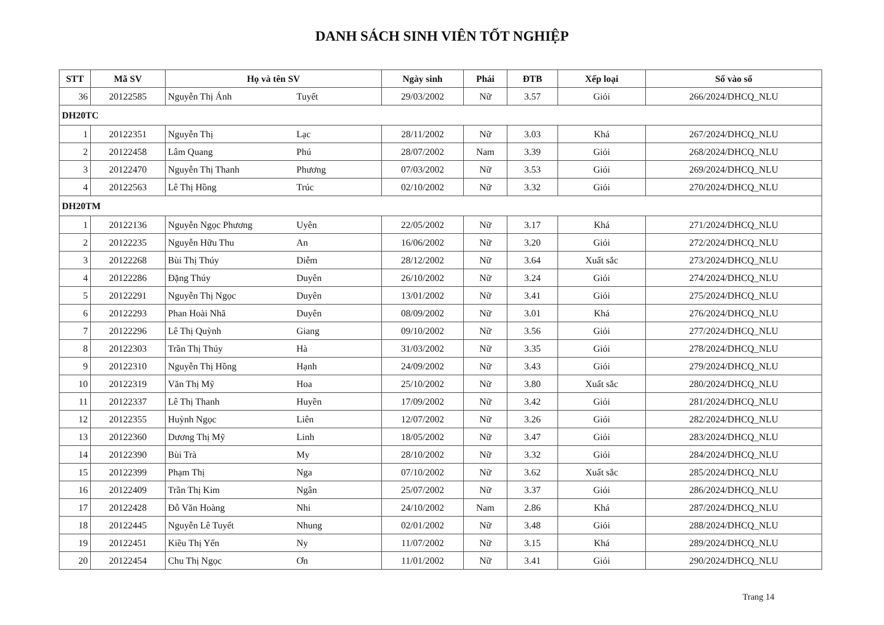DANH SÁCH SINH VIÊN TỐT NGHIỆP
| STT | Mã SV | Họ và tên SV | | Ngày sinh | Phái | ĐTB | Xếp loại | Số vào sổ |
| --- | --- | --- | --- | --- | --- | --- | --- | --- |
| 36 | 20122585 | Nguyễn Thị Ánh | Tuyết | 29/03/2002 | Nữ | 3.57 | Giỏi | 266/2024/DHCQ_NLU |
| DH20TC | | | | | | | | |
| 1 | 20122351 | Nguyễn Thị | Lạc | 28/11/2002 | Nữ | 3.03 | Khá | 267/2024/DHCQ_NLU |
| 2 | 20122458 | Lâm Quang | Phú | 28/07/2002 | Nam | 3.39 | Giỏi | 268/2024/DHCQ_NLU |
| 3 | 20122470 | Nguyễn Thị Thanh | Phương | 07/03/2002 | Nữ | 3.53 | Giỏi | 269/2024/DHCQ_NLU |
| 4 | 20122563 | Lê Thị Hồng | Trúc | 02/10/2002 | Nữ | 3.32 | Giỏi | 270/2024/DHCQ_NLU |
| DH20TM | | | | | | | | |
| 1 | 20122136 | Nguyễn Ngọc Phương | Uyên | 22/05/2002 | Nữ | 3.17 | Khá | 271/2024/DHCQ_NLU |
| 2 | 20122235 | Nguyễn Hữu Thu | An | 16/06/2002 | Nữ | 3.20 | Giỏi | 272/2024/DHCQ_NLU |
| 3 | 20122268 | Bùi Thị Thúy | Diễm | 28/12/2002 | Nữ | 3.64 | Xuất sắc | 273/2024/DHCQ_NLU |
| 4 | 20122286 | Đặng Thúy | Duyên | 26/10/2002 | Nữ | 3.24 | Giỏi | 274/2024/DHCQ_NLU |
| 5 | 20122291 | Nguyễn Thị Ngọc | Duyên | 13/01/2002 | Nữ | 3.41 | Giỏi | 275/2024/DHCQ_NLU |
| 6 | 20122293 | Phan Hoài Nhã | Duyên | 08/09/2002 | Nữ | 3.01 | Khá | 276/2024/DHCQ_NLU |
| 7 | 20122296 | Lê Thị Quỳnh | Giang | 09/10/2002 | Nữ | 3.56 | Giỏi | 277/2024/DHCQ_NLU |
| 8 | 20122303 | Trần Thị Thúy | Hà | 31/03/2002 | Nữ | 3.35 | Giỏi | 278/2024/DHCQ_NLU |
| 9 | 20122310 | Nguyễn Thị Hồng | Hạnh | 24/09/2002 | Nữ | 3.43 | Giỏi | 279/2024/DHCQ_NLU |
| 10 | 20122319 | Văn Thị Mỹ | Hoa | 25/10/2002 | Nữ | 3.80 | Xuất sắc | 280/2024/DHCQ_NLU |
| 11 | 20122337 | Lê Thị Thanh | Huyền | 17/09/2002 | Nữ | 3.42 | Giỏi | 281/2024/DHCQ_NLU |
| 12 | 20122355 | Huỳnh Ngọc | Liên | 12/07/2002 | Nữ | 3.26 | Giỏi | 282/2024/DHCQ_NLU |
| 13 | 20122360 | Dương Thị Mỹ | Linh | 18/05/2002 | Nữ | 3.47 | Giỏi | 283/2024/DHCQ_NLU |
| 14 | 20122390 | Bùi Trà | My | 28/10/2002 | Nữ | 3.32 | Giỏi | 284/2024/DHCQ_NLU |
| 15 | 20122399 | Phạm Thị | Nga | 07/10/2002 | Nữ | 3.62 | Xuất sắc | 285/2024/DHCQ_NLU |
| 16 | 20122409 | Trần Thị Kim | Ngân | 25/07/2002 | Nữ | 3.37 | Giỏi | 286/2024/DHCQ_NLU |
| 17 | 20122428 | Đỗ Văn Hoàng | Nhi | 24/10/2002 | Nam | 2.86 | Khá | 287/2024/DHCQ_NLU |
| 18 | 20122445 | Nguyễn Lê Tuyết | Nhung | 02/01/2002 | Nữ | 3.48 | Giỏi | 288/2024/DHCQ_NLU |
| 19 | 20122451 | Kiều Thị Yến | Ny | 11/07/2002 | Nữ | 3.15 | Khá | 289/2024/DHCQ_NLU |
| 20 | 20122454 | Chu Thị Ngọc | Ơn | 11/01/2002 | Nữ | 3.41 | Giỏi | 290/2024/DHCQ_NLU |
Trang 14